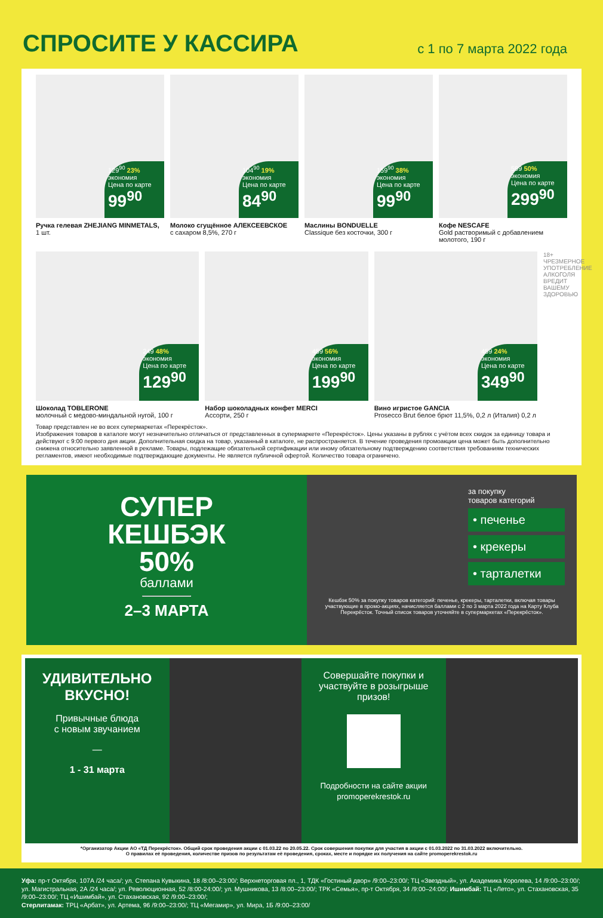СПРОСИТЕ У КАССИРА
с 1 по 7 марта 2022 года
129<sup>90</sup> 23% экономия
Цена по карте
99<sup>90</sup>
Ручка гелевая ZHEJIANG MINMETALS,
1 шт.
104<sup>90</sup> 19% экономия
Цена по карте
84<sup>90</sup>
Молоко сгущённое АЛЕКСЕЕВСКОЕ
с сахаром 8,5%, 270 г
159<sup>90</sup> 38% экономия
Цена по карте
99<sup>90</sup>
Маслины BONDUELLE
Classique без косточки, 300 г
599 50% экономия
Цена по карте
299<sup>90</sup>
Кофе NESCAFE
Gold растворимый с добавлением молотого, 190 г
249 48% экономия
Цена по карте
129<sup>90</sup>
Шоколад TOBLERONE
молочный с медово-миндальной нугой, 100 г
459 56% экономия
Цена по карте
199<sup>90</sup>
Набор шоколадных конфет MERCI
Ассорти, 250 г
459 24% экономия
Цена по карте
349<sup>90</sup>
Вино игристое GANCIA
Prosecco Brut белое брют 11,5%, 0,2 л (Италия) 0,2 л
18+ ЧРЕЗМЕРНОЕ УПОТРЕБЛЕНИЕ АЛКОГОЛЯ ВРЕДИТ ВАШЕМУ ЗДОРОВЬЮ
Товар представлен не во всех супермаркетах «Перекрёсток».
Изображения товаров в каталоге могут незначительно отличаться от представленных в супермаркете «Перекрёсток». Цены указаны в рублях с учётом всех скидок за единицу товара и действуют с 9:00 первого дня акции. Дополнительная скидка на товар, указанный в каталоге, не распространяется. В течение проведения промоакции цена может быть дополнительно снижена относительно заявленной в рекламе. Товары, подлежащие обязательной сертификации или иному обязательному подтверждению соответствия требованиям технических регламентов, имеют необходимые подтверждающие документы. Не является публичной офертой. Количество товара ограничено.
СУПЕР
КЕШБЭК
50%
баллами
2–3 МАРТА
за покупку
товаров категорий
• печенье
• крекеры
• тарталетки
Кешбэк 50% за покупку товаров категорий: печенье, крекеры, тарталетки, включая товары участвующие в промо-акциях, начисляется баллами с 2 по 3 марта 2022 года на Карту Клуба Перекрёсток. Точный список товаров уточняйте в супермаркетах «Перекрёсток».
УДИВИТЕЛЬНО ВКУСНО!
Привычные блюда
с новым звучанием
—
1 - 31 марта
Совершайте покупки и участвуйте в розыгрыше призов!
Подробности на сайте акции
promoperekrestok.ru
*Организатор Акции АО «ТД Перекрёсток». Общий срок проведения акции с 01.03.22 по 20.05.22. Срок совершения покупки для участия в акции с 01.03.2022 по 31.03.2022 включительно.
О правилах её проведения, количестве призов по результатам её проведения, сроках, месте и порядке их получения на сайте promoperekrestok.ru
Уфа: пр-т Октября, 107А /24 часа/; ул. Степана Кувыкина, 18 /8:00–23:00/; Верхнеторговая пл., 1, ТДК «Гостиный двор» /9:00–23:00/; ТЦ «Звездный», ул. Академика Королева, 14 /9:00–23:00/; ул. Магистральная, 2А /24 часа/; ул. Революционная, 52 /8:00-24:00/; ул. Мушникова, 13 /8:00–23:00/; ТРК «Семья», пр-т Октября, 34 /9:00–24:00/; Ишимбай: ТЦ «Лето», ул. Стахановская, 35 /9:00–23:00/; ТЦ «Ишимбай», ул. Стахановская, 92 /9:00–23:00/;
Стерлитамак: ТРЦ «Арбат», ул. Артема, 96 /9:00–23:00/; ТЦ «Мегамир», ул. Мира, 1Б /9:00–23:00/